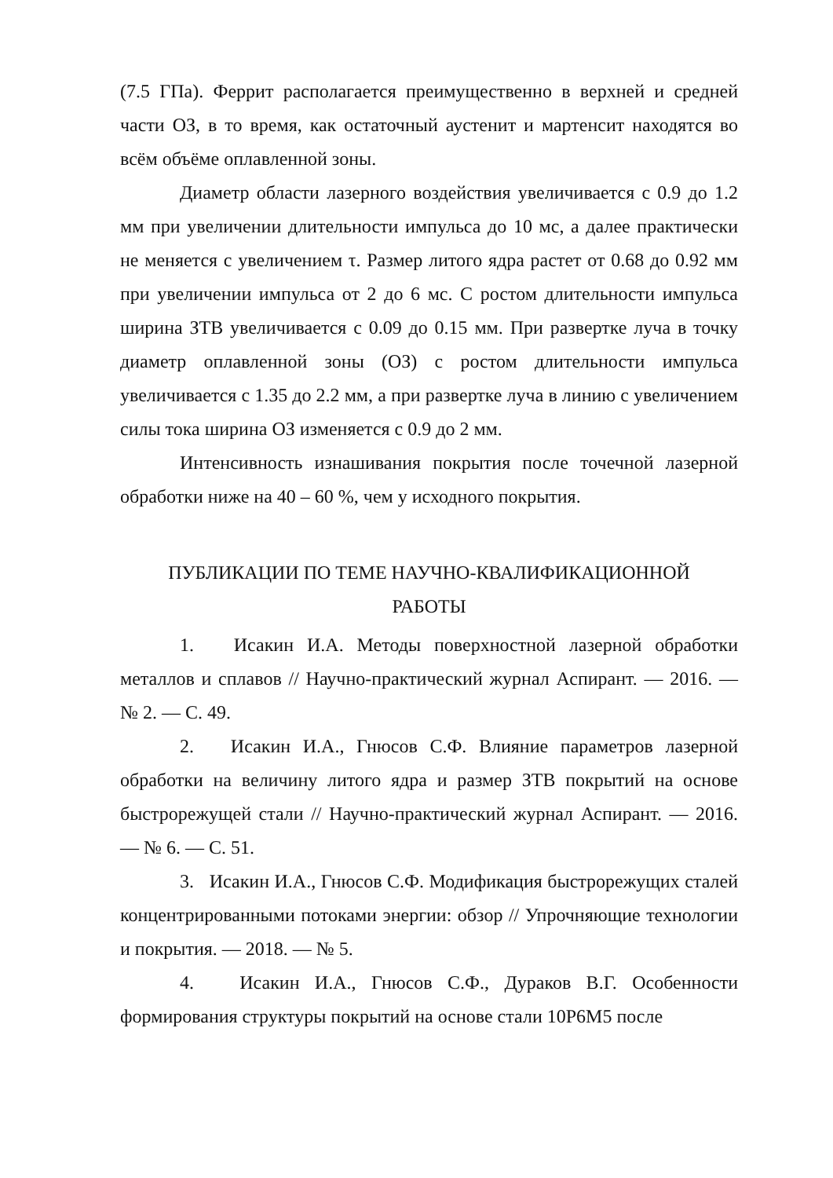(7.5 ГПа). Феррит располагается преимущественно в верхней и средней части ОЗ, в то время, как остаточный аустенит и мартенсит находятся во всём объёме оплавленной зоны.
Диаметр области лазерного воздействия увеличивается с 0.9 до 1.2 мм при увеличении длительности импульса до 10 мс, а далее практически не меняется с увеличением τ. Размер литого ядра растет от 0.68 до 0.92 мм при увеличении импульса от 2 до 6 мс. С ростом длительности импульса ширина ЗТВ увеличивается с 0.09 до 0.15 мм. При развертке луча в точку диаметр оплавленной зоны (ОЗ) с ростом длительности импульса увеличивается с 1.35 до 2.2 мм, а при развертке луча в линию с увеличением силы тока ширина ОЗ изменяется с 0.9 до 2 мм.
Интенсивность изнашивания покрытия после точечной лазерной обработки ниже на 40 – 60 %, чем у исходного покрытия.
ПУБЛИКАЦИИ ПО ТЕМЕ НАУЧНО-КВАЛИФИКАЦИОННОЙ
РАБОТЫ
1. Исакин И.А. Методы поверхностной лазерной обработки металлов и сплавов // Научно-практический журнал Аспирант. — 2016. — № 2. — С. 49.
2. Исакин И.А., Гнюсов С.Ф. Влияние параметров лазерной обработки на величину литого ядра и размер ЗТВ покрытий на основе быстрорежущей стали // Научно-практический журнал Аспирант. — 2016. — № 6. — С. 51.
3. Исакин И.А., Гнюсов С.Ф. Модификация быстрорежущих сталей концентрированными потоками энергии: обзор // Упрочняющие технологии и покрытия. — 2018. — № 5.
4. Исакин И.А., Гнюсов С.Ф., Дураков В.Г. Особенности формирования структуры покрытий на основе стали 10Р6М5 после